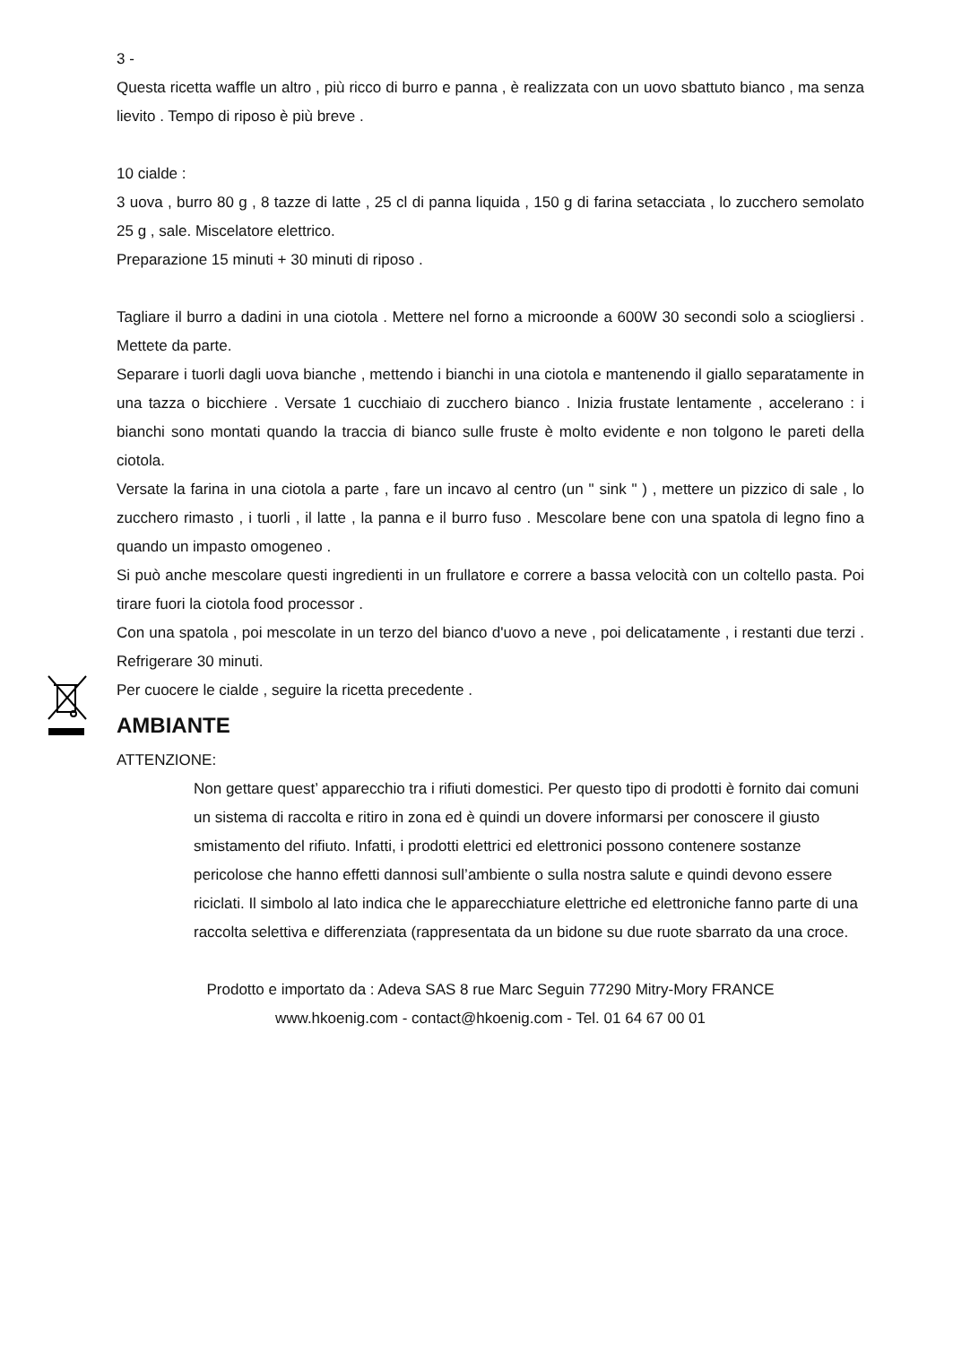3 -
Questa ricetta waffle un altro , più ricco di burro e panna , è realizzata con un uovo sbattuto bianco , ma senza lievito . Tempo di riposo è più breve .
10 cialde :
3 uova , burro 80 g , 8 tazze di latte , 25 cl di panna liquida , 150 g di farina setacciata , lo zucchero semolato 25 g , sale. Miscelatore elettrico.
Preparazione 15 minuti + 30 minuti di riposo .
Tagliare il burro a dadini in una ciotola . Mettere nel forno a microonde a 600W 30 secondi solo a sciogliersi . Mettete da parte.
Separare i tuorli dagli uova bianche , mettendo i bianchi in una ciotola e mantenendo il giallo separatamente in una tazza o bicchiere . Versate 1 cucchiaio di zucchero bianco . Inizia frustate lentamente , accelerano : i bianchi sono montati quando la traccia di bianco sulle fruste è molto evidente e non tolgono le pareti della ciotola.
Versate la farina in una ciotola a parte , fare un incavo al centro (un " sink " ) , mettere un pizzico di sale , lo zucchero rimasto , i tuorli , il latte , la panna e il burro fuso . Mescolare bene con una spatola di legno fino a quando un impasto omogeneo .
Si può anche mescolare questi ingredienti in un frullatore e correre a bassa velocità con un coltello pasta. Poi tirare fuori la ciotola food processor .
Con una spatola , poi mescolate in un terzo del bianco d'uovo a neve , poi delicatamente , i restanti due terzi . Refrigerare 30 minuti.
Per cuocere le cialde , seguire la ricetta precedente .
AMBIANTE
ATTENZIONE:
Non gettare quest’ apparecchio tra i rifiuti domestici. Per questo tipo di prodotti è fornito dai comuni un sistema di raccolta e ritiro in zona ed è quindi un dovere informarsi per conoscere il giusto smistamento del rifiuto. Infatti, i prodotti elettrici ed elettronici possono contenere sostanze pericolose che hanno effetti dannosi sull’ambiente o sulla nostra salute e quindi devono essere riciclati. Il simbolo al lato indica che le apparecchiature elettriche ed elettroniche fanno parte di una raccolta selettiva e differenziata (rappresentata da un bidone su due ruote sbarrato da una croce.
Prodotto e importato da : Adeva SAS 8 rue Marc Seguin 77290 Mitry-Mory FRANCE
www.hkoenig.com - contact@hkoenig.com - Tel. 01 64 67 00 01